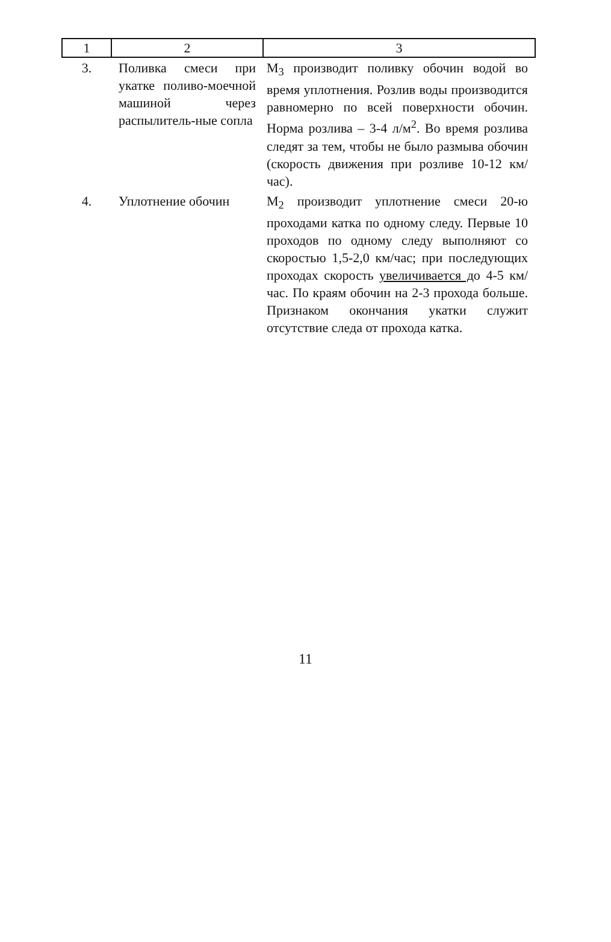| 1 | 2 | 3 |
| --- | --- | --- |
| 3. | Поливка смеси при укатке поливо-моечной машиной через распылитель-ные сопла | М<sub>3</sub> производит поливку обочин водой во время уплотнения. Розлив воды производится равномерно по всей поверхности обочин. Норма розлива – 3-4 л/м<sup>2</sup>. Во время розлива следят за тем, чтобы не было размыва обочин (скорость движения при розливе 10-12 км/час). |
| 4. | Уплотнение обочин | М<sub>2</sub> производит уплотнение смеси 20-ю проходами катка по одному следу. Первые 10 проходов по одному следу выполняют со скоростью 1,5-2,0 км/час; при последующих проходах скорость увеличивается д о 4-5 км/час. По краям обочин на 2-3 прохода больше. Признаком окончания укатки служит отсутствие следа от прохода катка. |
11